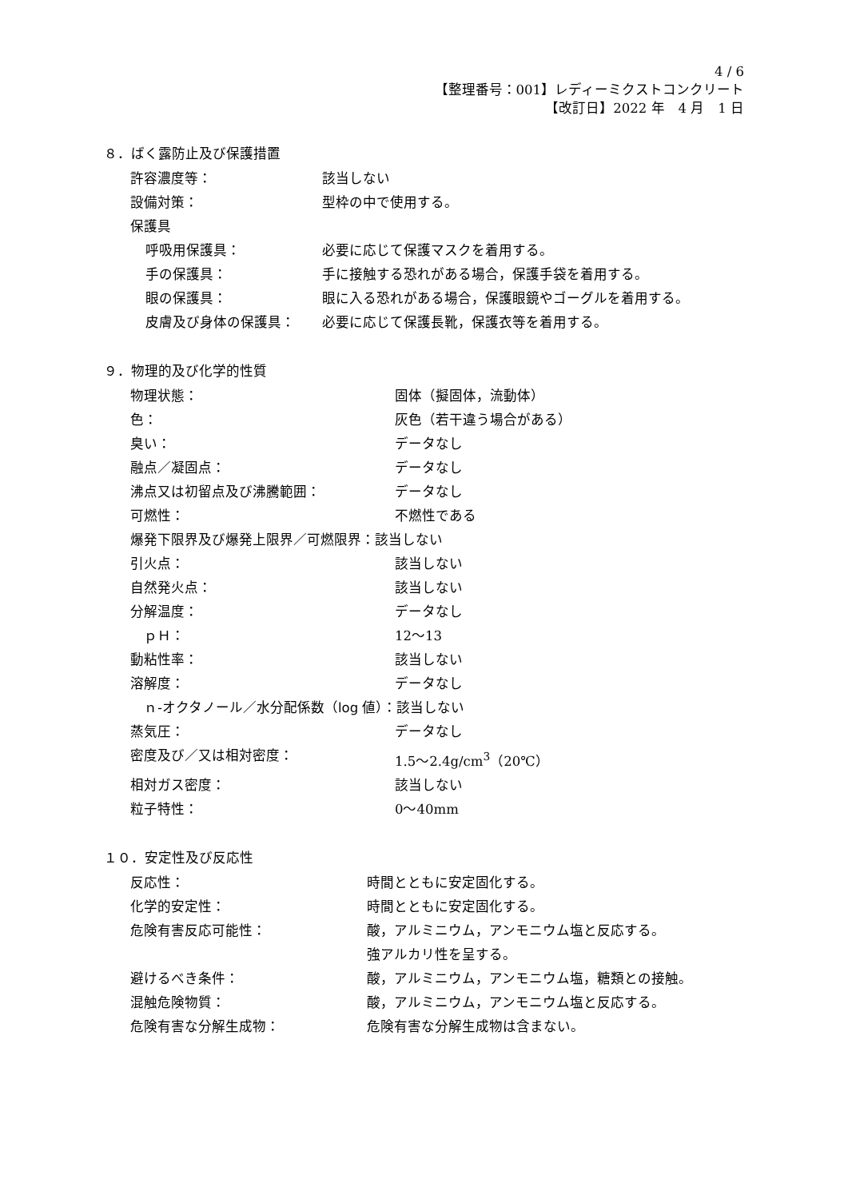4 / 6
【整理番号：001】レディーミクストコンクリート
【改訂日】2022 年　4 月　1 日
８．ばく露防止及び保護措置
許容濃度等： 該当しない
設備対策： 型枠の中で使用する。
保護具
呼吸用保護具： 必要に応じて保護マスクを着用する。
手の保護具： 手に接触する恐れがある場合，保護手袋を着用する。
眼の保護具： 眼に入る恐れがある場合，保護眼鏡やゴーグルを着用する。
皮膚及び身体の保護具： 必要に応じて保護長靴，保護衣等を着用する。
９．物理的及び化学的性質
物理状態： 固体（擬固体，流動体）
色： 灰色（若干違う場合がある）
臭い： データなし
融点／凝固点： データなし
沸点又は初留点及び沸騰範囲： データなし
可燃性： 不燃性である
爆発下限界及び爆発上限界／可燃限界： 該当しない
引火点： 該当しない
自然発火点： 該当しない
分解温度： データなし
　ｐＨ： 12〜13
動粘性率： 該当しない
溶解度： データなし
　ｎ-オクタノール／水分配係数（log 値）： 該当しない
蒸気圧： データなし
密度及び／又は相対密度： 1.5〜2.4g/cm<sup>3</sup>（20℃）
相対ガス密度： 該当しない
粒子特性： 0〜40mm
１０．安定性及び反応性
反応性： 時間とともに安定固化する。
化学的安定性： 時間とともに安定固化する。
危険有害反応可能性： 酸，アルミニウム，アンモニウム塩と反応する。
強アルカリ性を呈する。
避けるべき条件： 酸，アルミニウム，アンモニウム塩，糖類との接触。
混触危険物質： 酸，アルミニウム，アンモニウム塩と反応する。
危険有害な分解生成物： 危険有害な分解生成物は含まない。